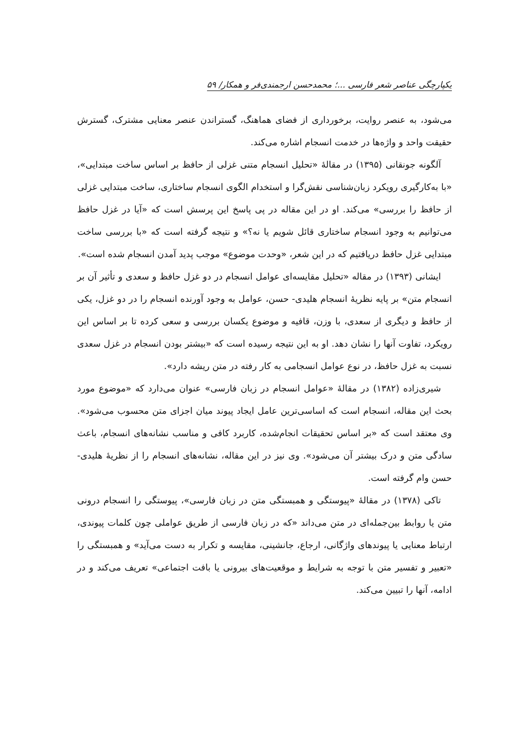یکپارچگی عناصر شعر فارسی ...؛ محمدحسن ارجمندی‌فر و همکار/ ۵۹
می‌شود، به عنصر روایت، برخورداری از فضای هماهنگ، گستراندن عنصر معنایی مشترک، گسترش حقیقت واحد و واژه‌ها در خدمت انسجام اشاره می‌کند.
آلگونه جونقانی (۱۳۹۵) در مقالهٔ «تحلیل انسجام متنی غزلی از حافظ بر اساس ساخت مبتدایی»، «با به‌کارگیری رویکرد زبان‌شناسی نقش‌گرا و استخدام الگوی انسجام ساختاری، ساخت مبتدایی غزلی از حافظ را بررسی» می‌کند. او در این مقاله در پی پاسخ این پرسش است که «آیا در غزل حافظ می‌توانیم به وجود انسجام ساختاری قائل شویم یا نه؟» و نتیجه گرفته است که «با بررسی ساخت مبتدایی غزل حافظ دریافتیم که در این شعر، «وحدت موضوع» موجب پدید آمدن انسجام شده است».
ایشانی (۱۳۹۳) در مقاله «تحلیل مقایسه‌ای عوامل انسجام در دو غزل حافظ و سعدی و تأثیر آن بر انسجام متن» بر پایه نظریهٔ انسجام هلیدی- حسن، عوامل به وجود آورنده انسجام را در دو غزل، یکی از حافظ و دیگری از سعدی، با وزن، قافیه و موضوع یکسان بررسی و سعی کرده تا بر اساس این رویکرد، تفاوت آنها را نشان دهد. او به این نتیجه رسیده است که «بیشتر بودن انسجام در غزل سعدی نسبت به غزل حافظ، در نوع عوامل انسجامی به کار رفته در متن ریشه دارد».
شیری‌زاده (۱۳۸۲) در مقالهٔ «عوامل انسجام در زبان فارسی» عنوان می‌دارد که «موضوع مورد بحث این مقاله، انسجام است که اساسی‌ترین عامل ایجاد پیوند میان اجزای متن محسوب می‌شود». وی معتقد است که «بر اساس تحقیقات انجام‌شده، کاربرد کافی و مناسب نشانه‌های انسجام، باعث سادگی متن و درک بیشتر آن می‌شود». وی نیز در این مقاله، نشانه‌های انسجام را از نظریهٔ هلیدی- حسن وام گرفته است.
تاکی (۱۳۷۸) در مقالهٔ «پیوستگی و همبستگی متن در زبان فارسی»، پیوستگی را انسجام درونی متن یا روابط بین‌جمله‌ای در متن می‌داند «که در زبان فارسی از طریق عواملی چون کلمات پیوندی، ارتباط معنایی یا پیوندهای واژگانی، ارجاع، جانشینی، مقایسه و تکرار به دست می‌آید» و همبستگی را «تعبیر و تفسیر متن با توجه به شرایط و موقعیت‌های بیرونی یا بافت اجتماعی» تعریف می‌کند و در ادامه، آنها را تبیین می‌کند.